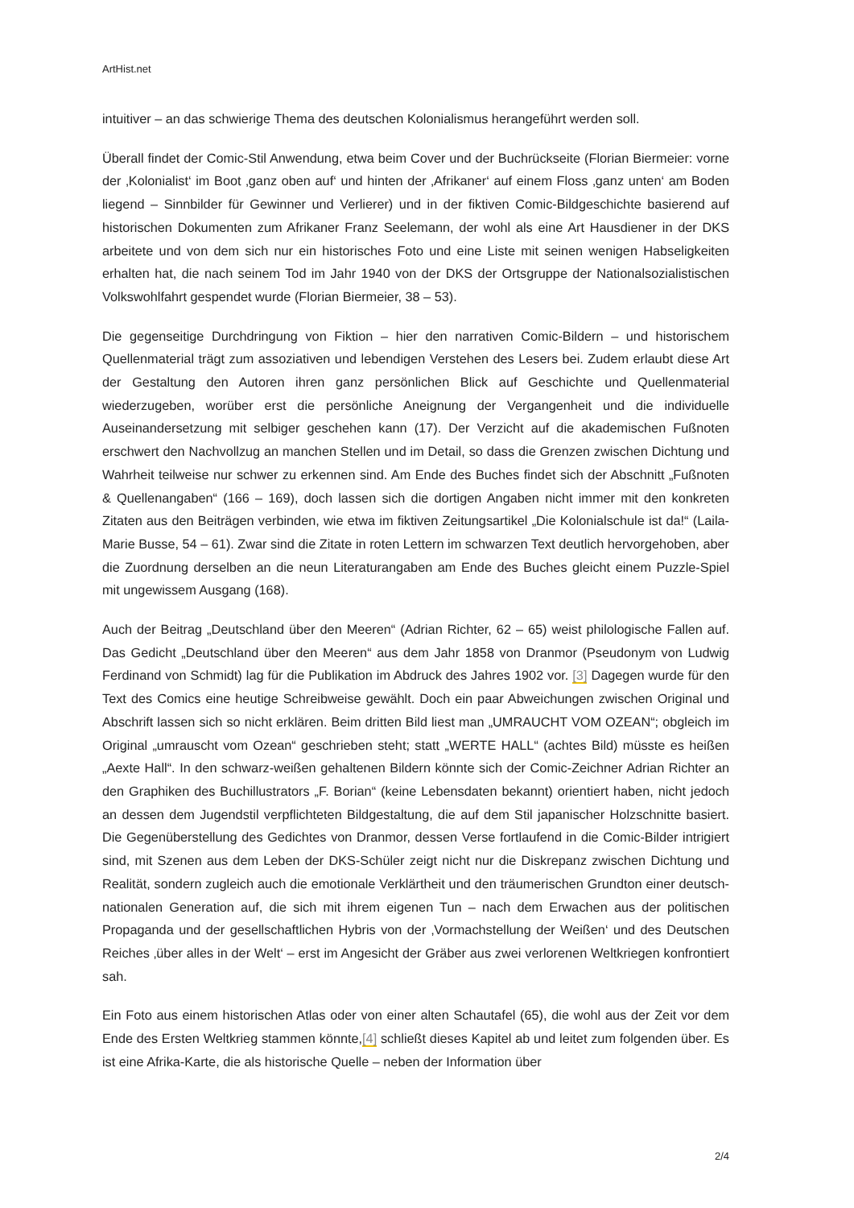ArtHist.net
intuitiver – an das schwierige Thema des deutschen Kolonialismus herangeführt werden soll.
Überall findet der Comic-Stil Anwendung, etwa beim Cover und der Buchrückseite (Florian Biermeier: vorne der ‚Kolonialist‘ im Boot ‚ganz oben auf‘ und hinten der ‚Afrikaner‘ auf einem Floss ‚ganz unten‘ am Boden liegend – Sinnbilder für Gewinner und Verlierer) und in der fiktiven Comic-Bildgeschichte basierend auf historischen Dokumenten zum Afrikaner Franz Seelemann, der wohl als eine Art Hausdiener in der DKS arbeitete und von dem sich nur ein historisches Foto und eine Liste mit seinen wenigen Habseligkeiten erhalten hat, die nach seinem Tod im Jahr 1940 von der DKS der Ortsgruppe der Nationalsozialistischen Volkswohlfahrt gespendet wurde (Florian Biermeier, 38 – 53).
Die gegenseitige Durchdringung von Fiktion – hier den narrativen Comic-Bildern – und historischem Quellenmaterial trägt zum assoziativen und lebendigen Verstehen des Lesers bei. Zudem erlaubt diese Art der Gestaltung den Autoren ihren ganz persönlichen Blick auf Geschichte und Quellenmaterial wiederzugeben, worüber erst die persönliche Aneignung der Vergangenheit und die individuelle Auseinandersetzung mit selbiger geschehen kann (17). Der Verzicht auf die akademischen Fußnoten erschwert den Nachvollzug an manchen Stellen und im Detail, so dass die Grenzen zwischen Dichtung und Wahrheit teilweise nur schwer zu erkennen sind. Am Ende des Buches findet sich der Abschnitt „Fußnoten & Quellenangaben“ (166 – 169), doch lassen sich die dortigen Angaben nicht immer mit den konkreten Zitaten aus den Beiträgen verbinden, wie etwa im fiktiven Zeitungsartikel „Die Kolonialschule ist da!“ (Laila-Marie Busse, 54 – 61). Zwar sind die Zitate in roten Lettern im schwarzen Text deutlich hervorgehoben, aber die Zuordnung derselben an die neun Literaturangaben am Ende des Buches gleicht einem Puzzle-Spiel mit ungewissem Ausgang (168).
Auch der Beitrag „Deutschland über den Meeren“ (Adrian Richter, 62 – 65) weist philologische Fallen auf. Das Gedicht „Deutschland über den Meeren“ aus dem Jahr 1858 von Dranmor (Pseudonym von Ludwig Ferdinand von Schmidt) lag für die Publikation im Abdruck des Jahres 1902 vor. [3] Dagegen wurde für den Text des Comics eine heutige Schreibweise gewählt. Doch ein paar Abweichungen zwischen Original und Abschrift lassen sich so nicht erklären. Beim dritten Bild liest man „UMRAUCHT VOM OZEAN“; obgleich im Original „umrauscht vom Ozean“ geschrieben steht; statt „WERTE HALL“ (achtes Bild) müsste es heißen „Aexte Hall“. In den schwarz-weißen gehaltenen Bildern könnte sich der Comic-Zeichner Adrian Richter an den Graphiken des Buchillustrators „F. Borian“ (keine Lebensdaten bekannt) orientiert haben, nicht jedoch an dessen dem Jugendstil verpflichteten Bildgestaltung, die auf dem Stil japanischer Holzschnitte basiert. Die Gegenüberstellung des Gedichtes von Dranmor, dessen Verse fortlaufend in die Comic-Bilder intrigiert sind, mit Szenen aus dem Leben der DKS-Schüler zeigt nicht nur die Diskrepanz zwischen Dichtung und Realität, sondern zugleich auch die emotionale Verklärtheit und den träumerischen Grundton einer deutsch-nationalen Generation auf, die sich mit ihrem eigenen Tun – nach dem Erwachen aus der politischen Propaganda und der gesellschaftlichen Hybris von der ‚Vormachstellung der Weißen‘ und des Deutschen Reiches ‚über alles in der Welt‘ – erst im Angesicht der Gräber aus zwei verlorenen Weltkriegen konfrontiert sah.
Ein Foto aus einem historischen Atlas oder von einer alten Schautafel (65), die wohl aus der Zeit vor dem Ende des Ersten Weltkrieg stammen könnte,[4] schließt dieses Kapitel ab und leitet zum folgenden über. Es ist eine Afrika-Karte, die als historische Quelle – neben der Information über
2/4